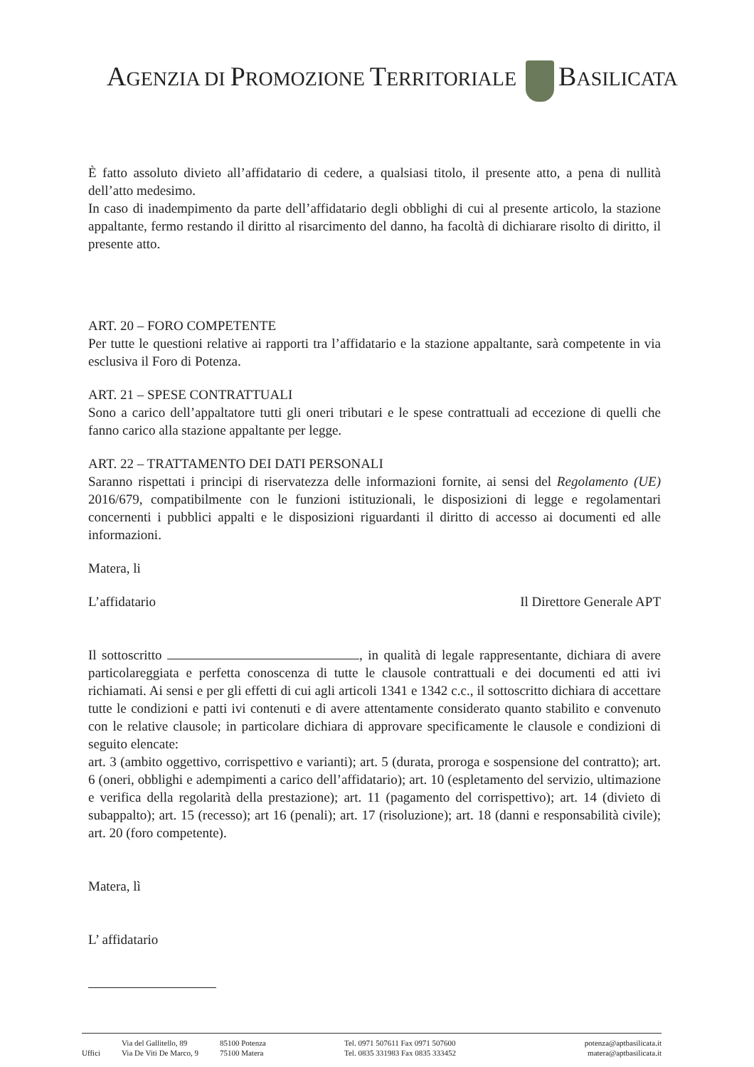AGENZIA DI PROMOZIONE TERRITORIALE BASILICATA
È fatto assoluto divieto all’affidatario di cedere, a qualsiasi titolo, il presente atto, a pena di nullità dell’atto medesimo.
In caso di inadempimento da parte dell’affidatario degli obblighi di cui al presente articolo, la stazione appaltante, fermo restando il diritto al risarcimento del danno, ha facoltà di dichiarare risolto di diritto, il presente atto.
ART. 20 – FORO COMPETENTE
Per tutte le questioni relative ai rapporti tra l’affidatario e la stazione appaltante, sarà competente in via esclusiva il Foro di Potenza.
ART. 21 – SPESE CONTRATTUALI
Sono a carico dell’appaltatore tutti gli oneri tributari e le spese contrattuali ad eccezione di quelli che fanno carico alla stazione appaltante per legge.
ART. 22 – TRATTAMENTO DEI DATI PERSONALI
Saranno rispettati i principi di riservatezza delle informazioni fornite, ai sensi del Regolamento (UE) 2016/679, compatibilmente con le funzioni istituzionali, le disposizioni di legge e regolamentari concernenti i pubblici appalti e le disposizioni riguardanti il diritto di accesso ai documenti ed alle informazioni.
Matera, li
L’affidatario Il Direttore Generale APT
Il sottoscritto , in qualità di legale rappresentante, dichiara di avere particolareggiata e perfetta conoscenza di tutte le clausole contrattuali e dei documenti ed atti ivi richiamati. Ai sensi e per gli effetti di cui agli articoli 1341 e 1342 c.c., il sottoscritto dichiara di accettare tutte le condizioni e patti ivi contenuti e di avere attentamente considerato quanto stabilito e convenuto con le relative clausole; in particolare dichiara di approvare specificamente le clausole e condizioni di seguito elencate:
art. 3 (ambito oggettivo, corrispettivo e varianti); art. 5 (durata, proroga e sospensione del contratto); art. 6 (oneri, obblighi e adempimenti a carico dell’affidatario); art. 10 (espletamento del servizio, ultimazione e verifica della regolarità della prestazione); art. 11 (pagamento del corrispettivo); art. 14 (divieto di subappalto); art. 15 (recesso); art 16 (penali); art. 17 (risoluzione); art. 18 (danni e responsabilità civile); art. 20 (foro competente).
Matera, lì
L’ affidatario
Uffici Via del Gallitello, 89
Via De Viti De Marco, 9
85100 Potenza
75100 Matera
Tel. 0971 507611 Fax 0971 507600
Tel. 0835 331983 Fax 0835 333452
potenza@aptbasilicata.it
matera@aptbasilicata.it